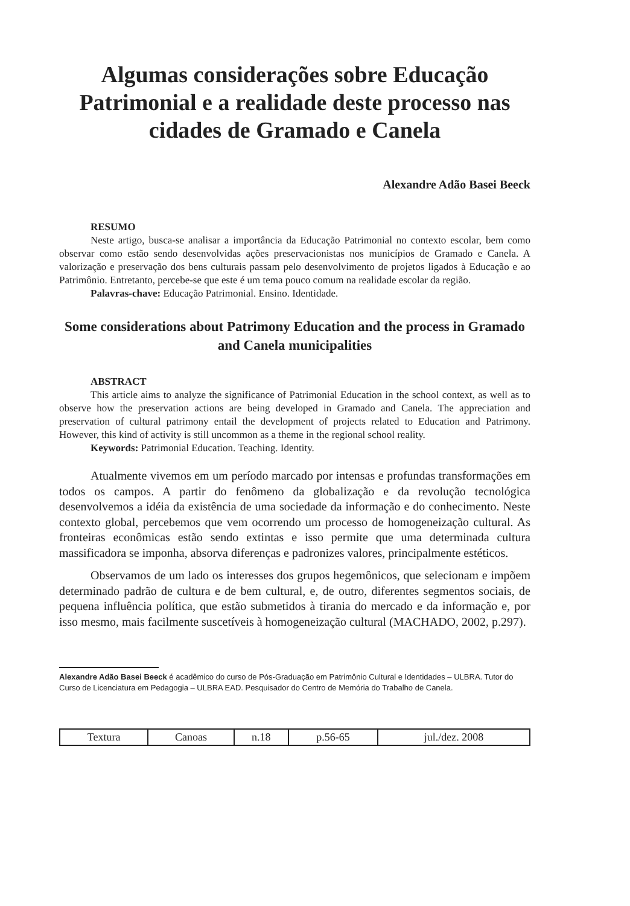Algumas considerações sobre Educação Patrimonial e a realidade deste processo nas cidades de Gramado e Canela
Alexandre Adão Basei Beeck
RESUMO
Neste artigo, busca-se analisar a importância da Educação Patrimonial no contexto escolar, bem como observar como estão sendo desenvolvidas ações preservacionistas nos municípios de Gramado e Canela. A valorização e preservação dos bens culturais passam pelo desenvolvimento de projetos ligados à Educação e ao Patrimônio. Entretanto, percebe-se que este é um tema pouco comum na realidade escolar da região.
Palavras-chave: Educação Patrimonial. Ensino. Identidade.
Some considerations about Patrimony Education and the process in Gramado and Canela municipalities
ABSTRACT
This article aims to analyze the significance of Patrimonial Education in the school context, as well as to observe how the preservation actions are being developed in Gramado and Canela. The appreciation and preservation of cultural patrimony entail the development of projects related to Education and Patrimony. However, this kind of activity is still uncommon as a theme in the regional school reality.
Keywords: Patrimonial Education. Teaching. Identity.
Atualmente vivemos em um período marcado por intensas e profundas transformações em todos os campos. A partir do fenômeno da globalização e da revolução tecnológica desenvolvemos a idéia da existência de uma sociedade da informação e do conhecimento. Neste contexto global, percebemos que vem ocorrendo um processo de homogeneização cultural. As fronteiras econômicas estão sendo extintas e isso permite que uma determinada cultura massificadora se imponha, absorva diferenças e padronizes valores, principalmente estéticos.
Observamos de um lado os interesses dos grupos hegemônicos, que selecionam e impõem determinado padrão de cultura e de bem cultural, e, de outro, diferentes segmentos sociais, de pequena influência política, que estão submetidos à tirania do mercado e da informação e, por isso mesmo, mais facilmente suscetíveis à homogeneização cultural (MACHADO, 2002, p.297).
Alexandre Adão Basei Beeck é acadêmico do curso de Pós-Graduação em Patrimônio Cultural e Identidades – ULBRA. Tutor do Curso de Licenciatura em Pedagogia – ULBRA EAD. Pesquisador do Centro de Memória do Trabalho de Canela.
| Textura | Canoas | n.18 | p.56-65 | jul./dez. 2008 |